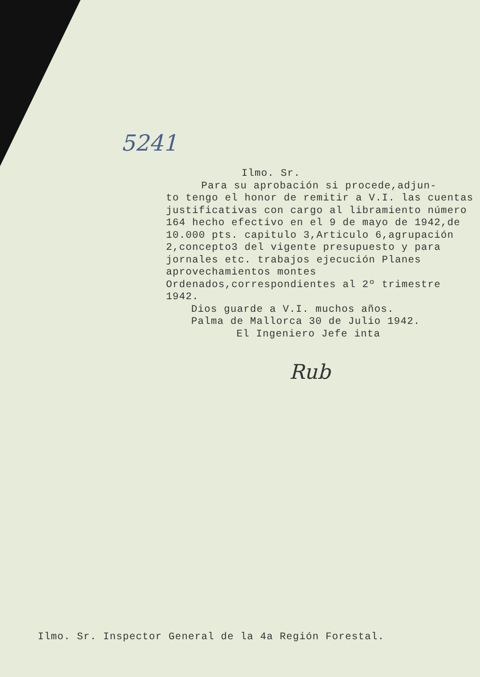5241
Ilmo. Sr.
Para su aprobación si procede,adjun-
to tengo el honor de remitir a V.I. las cuentas justificativas con cargo al libramiento número 164 hecho efectivo en el 9 de mayo de 1942,de 10.000 pts. capitulo 3,Articulo 6,agrupación 2,concepto3 del vigente presupuesto y para jornales etc. trabajos ejecución Planes aprovechamientos montes Ordenados,correspondientes al 2º trimestre 1942.
Dios guarde a V.I. muchos años.
Palma de Mallorca 30 de Julio 1942.
El Ingeniero Jefe inta
Rub
Ilmo. Sr. Inspector General de la 4a Región Forestal.